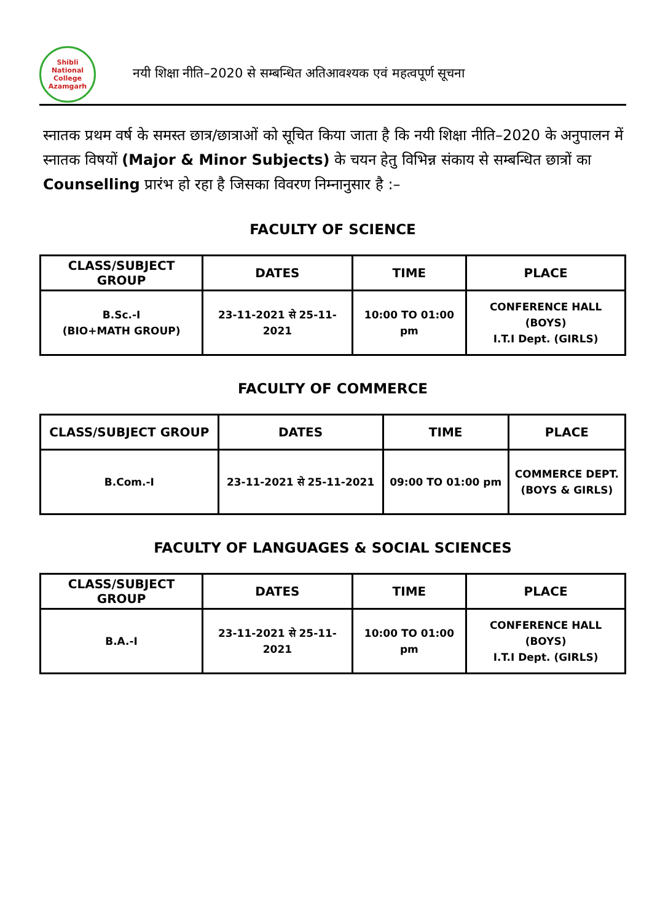Shibli National College Azamgarh
नयी शिक्षा नीति–2020 से सम्बन्धित अतिआवश्यक एवं महत्वपूर्ण सूचना
स्नातक प्रथम वर्ष के समस्त छात्र/छात्राओं को सूचित किया जाता है कि नयी शिक्षा नीति–2020 के अनुपालन में स्नातक विषयों (Major & Minor Subjects) के चयन हेतु विभिन्न संकाय से सम्बन्धित छात्रों का Counselling प्रारंभ हो रहा है जिसका विवरण निम्नानुसार है :–
FACULTY OF SCIENCE
| CLASS/SUBJECT GROUP | DATES | TIME | PLACE |
| --- | --- | --- | --- |
| B.Sc.-I (BIO+MATH GROUP) | 23-11-2021 से 25-11-2021 | 10:00 TO 01:00 pm | CONFERENCE HALL (BOYS) I.T.I Dept. (GIRLS) |
FACULTY OF COMMERCE
| CLASS/SUBJECT GROUP | DATES | TIME | PLACE |
| --- | --- | --- | --- |
| B.Com.-I | 23-11-2021 से 25-11-2021 | 09:00 TO 01:00 pm | COMMERCE DEPT. (BOYS & GIRLS) |
FACULTY OF LANGUAGES & SOCIAL SCIENCES
| CLASS/SUBJECT GROUP | DATES | TIME | PLACE |
| --- | --- | --- | --- |
| B.A.-I | 23-11-2021 से 25-11-2021 | 10:00 TO 01:00 pm | CONFERENCE HALL (BOYS) I.T.I Dept. (GIRLS) |